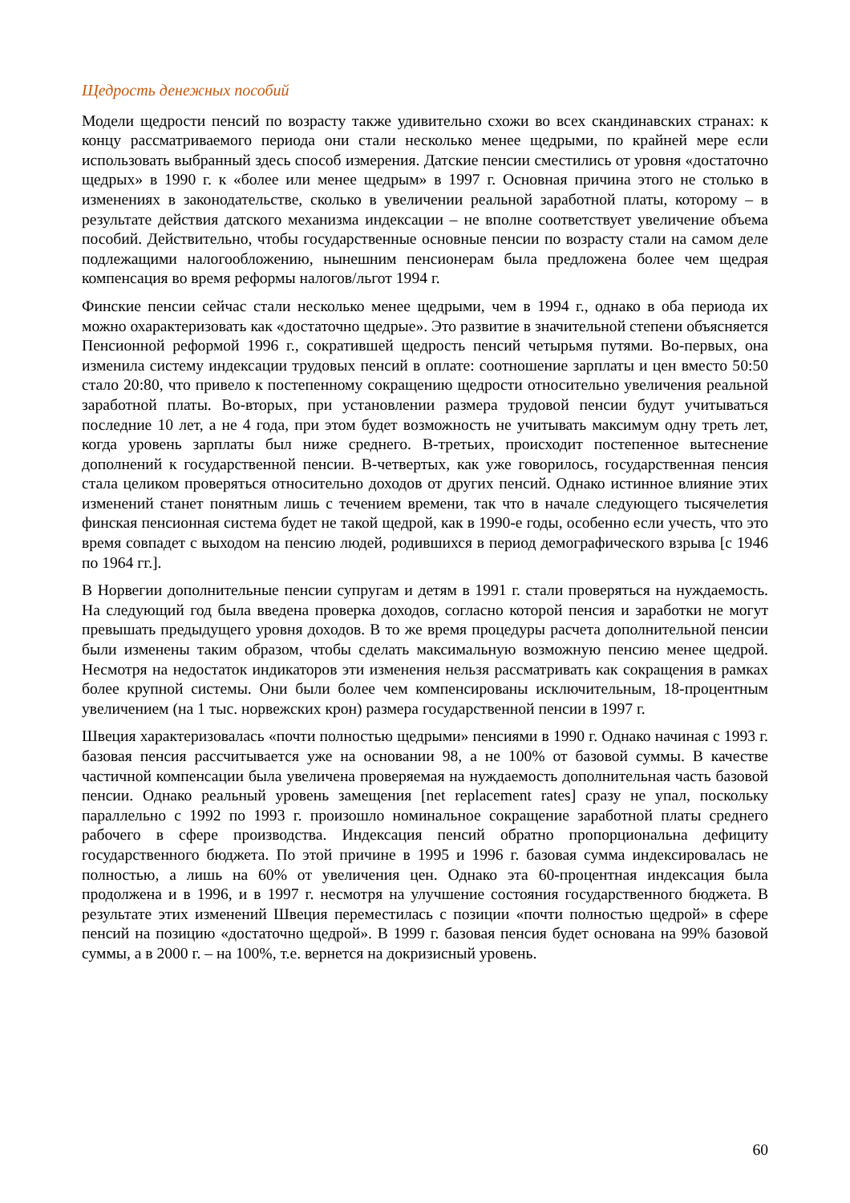Щедрость денежных пособий
Модели щедрости пенсий по возрасту также удивительно схожи во всех скандинавских странах: к концу рассматриваемого периода они стали несколько менее щедрыми, по крайней мере если использовать выбранный здесь способ измерения. Датские пенсии сместились от уровня «достаточно щедрых» в 1990 г. к «более или менее щедрым» в 1997 г. Основная причина этого не столько в изменениях в законодательстве, сколько в увеличении реальной заработной платы, которому – в результате действия датского механизма индексации – не вполне соответствует увеличение объема пособий. Действительно, чтобы государственные основные пенсии по возрасту стали на самом деле подлежащими налогообложению, нынешним пенсионерам была предложена более чем щедрая компенсация во время реформы налогов/льгот 1994 г.
Финские пенсии сейчас стали несколько менее щедрыми, чем в 1994 г., однако в оба периода их можно охарактеризовать как «достаточно щедрые». Это развитие в значительной степени объясняется Пенсионной реформой 1996 г., сократившей щедрость пенсий четырьмя путями. Во-первых, она изменила систему индексации трудовых пенсий в оплате: соотношение зарплаты и цен вместо 50:50 стало 20:80, что привело к постепенному сокращению щедрости относительно увеличения реальной заработной платы. Во-вторых, при установлении размера трудовой пенсии будут учитываться последние 10 лет, а не 4 года, при этом будет возможность не учитывать максимум одну треть лет, когда уровень зарплаты был ниже среднего. В-третьих, происходит постепенное вытеснение дополнений к государственной пенсии. В-четвертых, как уже говорилось, государственная пенсия стала целиком проверяться относительно доходов от других пенсий. Однако истинное влияние этих изменений станет понятным лишь с течением времени, так что в начале следующего тысячелетия финская пенсионная система будет не такой щедрой, как в 1990-е годы, особенно если учесть, что это время совпадет с выходом на пенсию людей, родившихся в период демографического взрыва [с 1946 по 1964 гг.].
В Норвегии дополнительные пенсии супругам и детям в 1991 г. стали проверяться на нуждаемость. На следующий год была введена проверка доходов, согласно которой пенсия и заработки не могут превышать предыдущего уровня доходов. В то же время процедуры расчета дополнительной пенсии были изменены таким образом, чтобы сделать максимальную возможную пенсию менее щедрой. Несмотря на недостаток индикаторов эти изменения нельзя рассматривать как сокращения в рамках более крупной системы. Они были более чем компенсированы исключительным, 18-процентным увеличением (на 1 тыс. норвежских крон) размера государственной пенсии в 1997 г.
Швеция характеризовалась «почти полностью щедрыми» пенсиями в 1990 г. Однако начиная с 1993 г. базовая пенсия рассчитывается уже на основании 98, а не 100% от базовой суммы. В качестве частичной компенсации была увеличена проверяемая на нуждаемость дополнительная часть базовой пенсии. Однако реальный уровень замещения [net replacement rates] сразу не упал, поскольку параллельно с 1992 по 1993 г. произошло номинальное сокращение заработной платы среднего рабочего в сфере производства. Индексация пенсий обратно пропорциональна дефициту государственного бюджета. По этой причине в 1995 и 1996 г. базовая сумма индексировалась не полностью, а лишь на 60% от увеличения цен. Однако эта 60-процентная индексация была продолжена и в 1996, и в 1997 г. несмотря на улучшение состояния государственного бюджета. В результате этих изменений Швеция переместилась с позиции «почти полностью щедрой» в сфере пенсий на позицию «достаточно щедрой». В 1999 г. базовая пенсия будет основана на 99% базовой суммы, а в 2000 г. – на 100%, т.е. вернется на докризисный уровень.
60